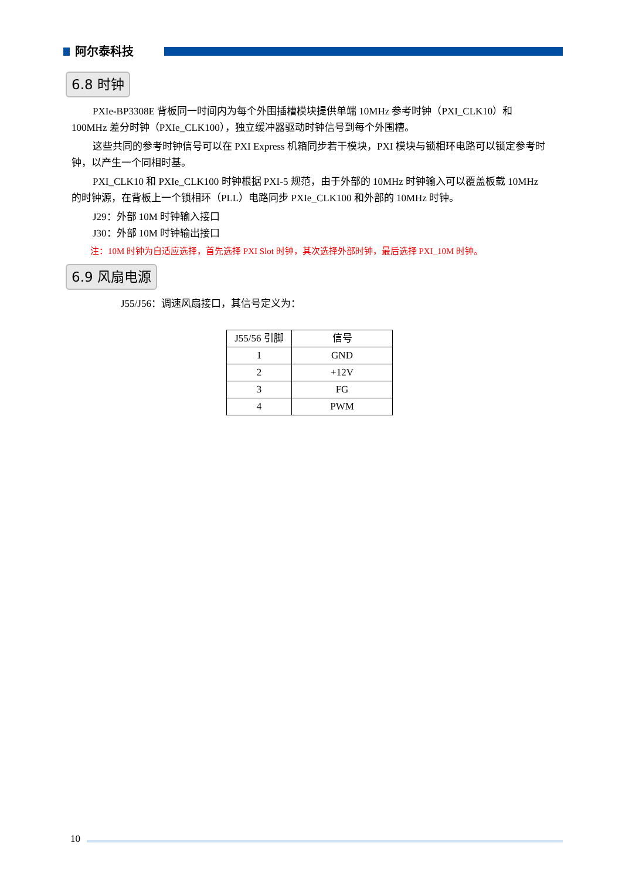阿尔泰科技
6.8 时钟
PXIe-BP3308E 背板同一时间内为每个外围插槽模块提供单端 10MHz 参考时钟（PXI_CLK10）和 100MHz 差分时钟（PXIe_CLK100），独立缓冲器驱动时钟信号到每个外围槽。
这些共同的参考时钟信号可以在 PXI Express 机箱同步若干模块，PXI 模块与锁相环电路可以锁定参考时钟，以产生一个同相时基。
PXI_CLK10 和 PXIe_CLK100 时钟根据 PXI-5 规范，由于外部的 10MHz 时钟输入可以覆盖板载 10MHz 的时钟源，在背板上一个锁相环（PLL）电路同步 PXIe_CLK100 和外部的 10MHz 时钟。
J29：外部 10M 时钟输入接口
J30：外部 10M 时钟输出接口
注：10M 时钟为自适应选择，首先选择 PXI Slot 时钟，其次选择外部时钟，最后选择 PXI_10M 时钟。
6.9 风扇电源
J55/J56：调速风扇接口，其信号定义为：
| J55/56 引脚 | 信号 |
| 1 | GND |
| 2 | +12V |
| 3 | FG |
| 4 | PWM |
10